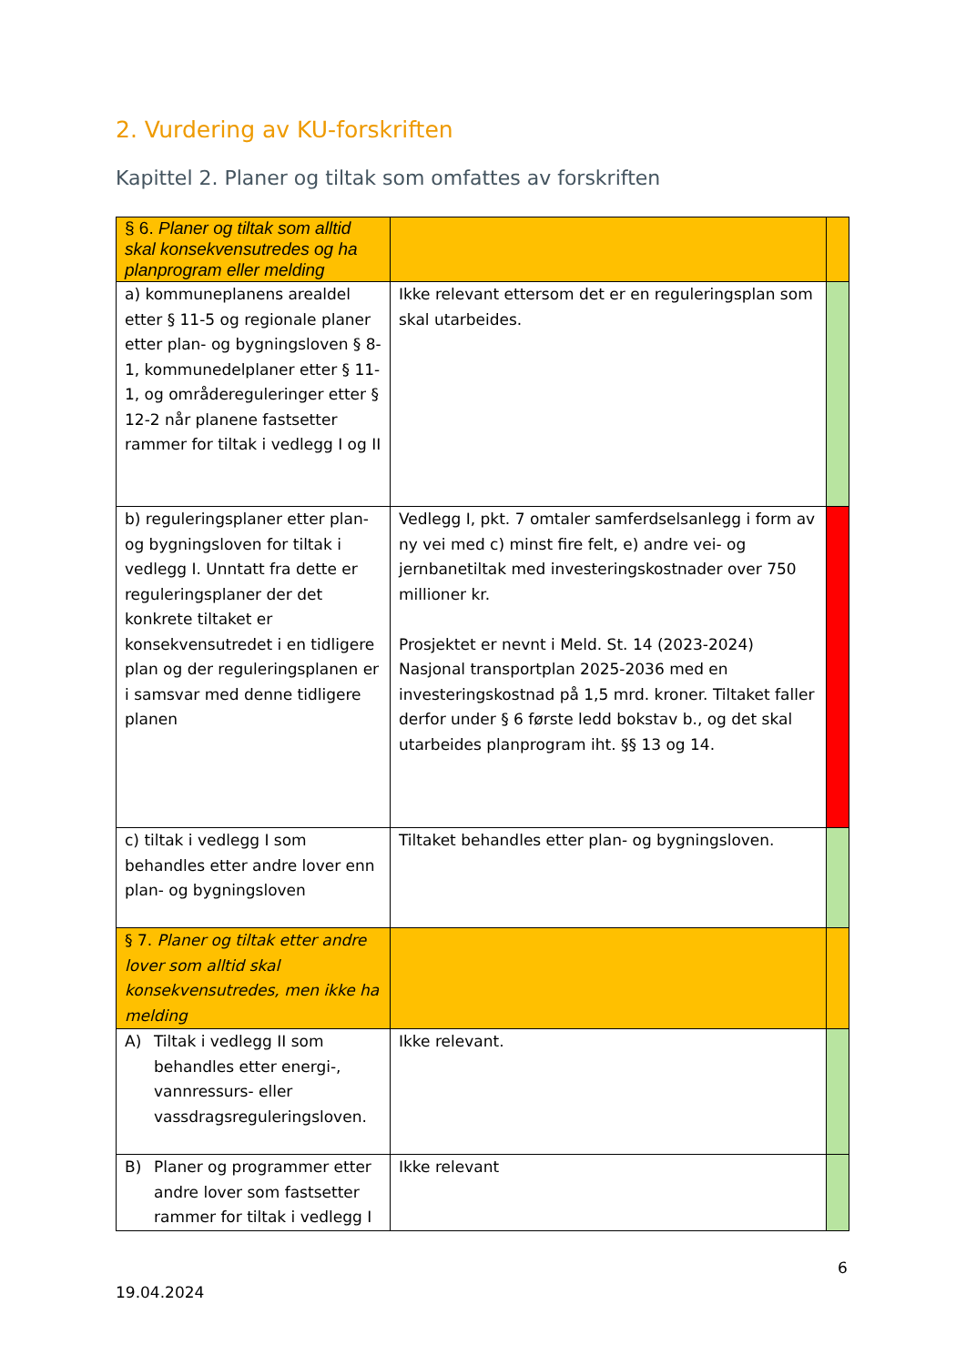2. Vurdering av KU-forskriften
Kapittel 2. Planer og tiltak som omfattes av forskriften
| § 6. Planer og tiltak som alltid skal konsekvensutredes og ha planprogram eller melding | | |
| a) kommuneplanens arealdel etter § 11-5 og regionale planer etter plan- og bygningsloven § 8-1, kommunedelplaner etter § 11-1, og områdereguleringer etter § 12-2 når planene fastsetter rammer for tiltak i vedlegg I og II | Ikke relevant ettersom det er en reguleringsplan som skal utarbeides. | |
| b) reguleringsplaner etter plan- og bygningsloven for tiltak i vedlegg I. Unntatt fra dette er reguleringsplaner der det konkrete tiltaket er konsekvensutredet i en tidligere plan og der reguleringsplanen er i samsvar med denne tidligere planen | Vedlegg I, pkt. 7 omtaler samferdselsanlegg i form av ny vei med c) minst fire felt, e) andre vei- og jernbanetiltak med investeringskostnader over 750 millioner kr. Prosjektet er nevnt i Meld. St. 14 (2023-2024) Nasjonal transportplan 2025-2036 med en investeringskostnad på 1,5 mrd. kroner. Tiltaket faller derfor under § 6 første ledd bokstav b., og det skal utarbeides planprogram iht. §§ 13 og 14. | |
| c) tiltak i vedlegg I som behandles etter andre lover enn plan- og bygningsloven | Tiltaket behandles etter plan- og bygningsloven. | |
| § 7. Planer og tiltak etter andre lover som alltid skal konsekvensutredes, men ikke ha melding | | |
| A) Tiltak i vedlegg II som behandles etter energi-, vannressurs- eller vassdragsreguleringsloven. | Ikke relevant. | |
| B) Planer og programmer etter andre lover som fastsetter rammer for tiltak i vedlegg I | Ikke relevant | |
6
19.04.2024